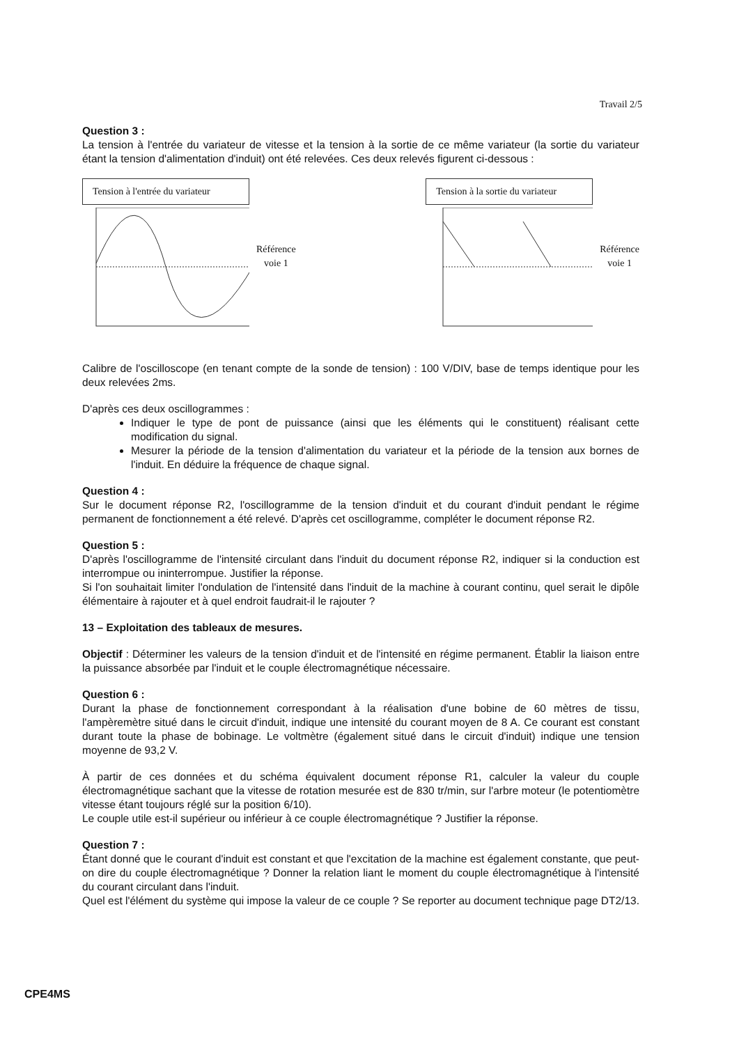Travail 2/5
Question 3 :
La tension à l'entrée du variateur de vitesse et la tension à la sortie de ce même variateur (la sortie du variateur étant la tension d'alimentation d'induit) ont été relevées. Ces deux relevés figurent ci-dessous :
Tension à l'entrée du variateur
Référence
voie 1
Tension à la sortie du variateur
Référence
voie 1
Calibre de l'oscilloscope (en tenant compte de la sonde de tension) : 100 V/DIV, base de temps identique pour les deux relevées 2ms.
D'après ces deux oscillogrammes :
Indiquer le type de pont de puissance (ainsi que les éléments qui le constituent) réalisant cette modification du signal.
Mesurer la période de la tension d'alimentation du variateur et la période de la tension aux bornes de l'induit. En déduire la fréquence de chaque signal.
Question 4 :
Sur le document réponse R2, l'oscillogramme de la tension d'induit et du courant d'induit pendant le régime permanent de fonctionnement a été relevé. D'après cet oscillogramme, compléter le document réponse R2.
Question 5 :
D'après l'oscillogramme de l'intensité circulant dans l'induit du document réponse R2, indiquer si la conduction est interrompue ou ininterrompue. Justifier la réponse.
Si l'on souhaitait limiter l'ondulation de l'intensité dans l'induit de la machine à courant continu, quel serait le dipôle élémentaire à rajouter et à quel endroit faudrait-il le rajouter ?
13 – Exploitation des tableaux de mesures.
Objectif : Déterminer les valeurs de la tension d'induit et de l'intensité en régime permanent. Établir la liaison entre la puissance absorbée par l'induit et le couple électromagnétique nécessaire.
Question 6 :
Durant la phase de fonctionnement correspondant à la réalisation d'une bobine de 60 mètres de tissu, l'ampèremètre situé dans le circuit d'induit, indique une intensité du courant moyen de 8 A. Ce courant est constant durant toute la phase de bobinage. Le voltmètre (également situé dans le circuit d'induit) indique une tension moyenne de 93,2 V.
À partir de ces données et du schéma équivalent document réponse R1, calculer la valeur du couple électromagnétique sachant que la vitesse de rotation mesurée est de 830 tr/min, sur l'arbre moteur (le potentiomètre vitesse étant toujours réglé sur la position 6/10).
Le couple utile est-il supérieur ou inférieur à ce couple électromagnétique ? Justifier la réponse.
Question 7 :
Étant donné que le courant d'induit est constant et que l'excitation de la machine est également constante, que peut-on dire du couple électromagnétique ? Donner la relation liant le moment du couple électromagnétique à l'intensité du courant circulant dans l'induit.
Quel est l'élément du système qui impose la valeur de ce couple ? Se reporter au document technique page DT2/13.
CPE4MS